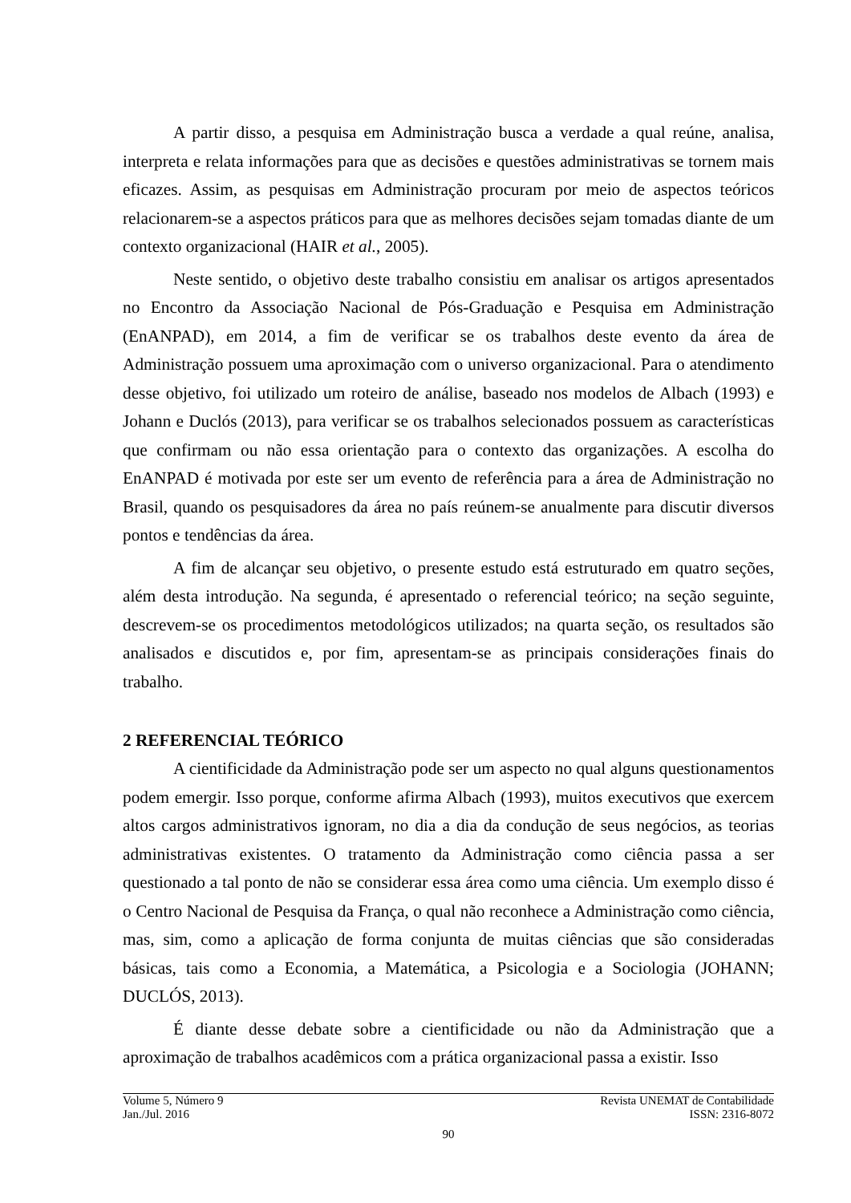A partir disso, a pesquisa em Administração busca a verdade a qual reúne, analisa, interpreta e relata informações para que as decisões e questões administrativas se tornem mais eficazes. Assim, as pesquisas em Administração procuram por meio de aspectos teóricos relacionarem-se a aspectos práticos para que as melhores decisões sejam tomadas diante de um contexto organizacional (HAIR et al., 2005).
Neste sentido, o objetivo deste trabalho consistiu em analisar os artigos apresentados no Encontro da Associação Nacional de Pós-Graduação e Pesquisa em Administração (EnANPAD), em 2014, a fim de verificar se os trabalhos deste evento da área de Administração possuem uma aproximação com o universo organizacional. Para o atendimento desse objetivo, foi utilizado um roteiro de análise, baseado nos modelos de Albach (1993) e Johann e Duclós (2013), para verificar se os trabalhos selecionados possuem as características que confirmam ou não essa orientação para o contexto das organizações. A escolha do EnANPAD é motivada por este ser um evento de referência para a área de Administração no Brasil, quando os pesquisadores da área no país reúnem-se anualmente para discutir diversos pontos e tendências da área.
A fim de alcançar seu objetivo, o presente estudo está estruturado em quatro seções, além desta introdução. Na segunda, é apresentado o referencial teórico; na seção seguinte, descrevem-se os procedimentos metodológicos utilizados; na quarta seção, os resultados são analisados e discutidos e, por fim, apresentam-se as principais considerações finais do trabalho.
2 REFERENCIAL TEÓRICO
A cientificidade da Administração pode ser um aspecto no qual alguns questionamentos podem emergir. Isso porque, conforme afirma Albach (1993), muitos executivos que exercem altos cargos administrativos ignoram, no dia a dia da condução de seus negócios, as teorias administrativas existentes. O tratamento da Administração como ciência passa a ser questionado a tal ponto de não se considerar essa área como uma ciência. Um exemplo disso é o Centro Nacional de Pesquisa da França, o qual não reconhece a Administração como ciência, mas, sim, como a aplicação de forma conjunta de muitas ciências que são consideradas básicas, tais como a Economia, a Matemática, a Psicologia e a Sociologia (JOHANN; DUCLÓS, 2013).
É diante desse debate sobre a cientificidade ou não da Administração que a aproximação de trabalhos acadêmicos com a prática organizacional passa a existir. Isso
Volume 5, Número 9 Revista UNEMAT de Contabilidade
Jan./Jul. 2016 ISSN: 2316-8072
90